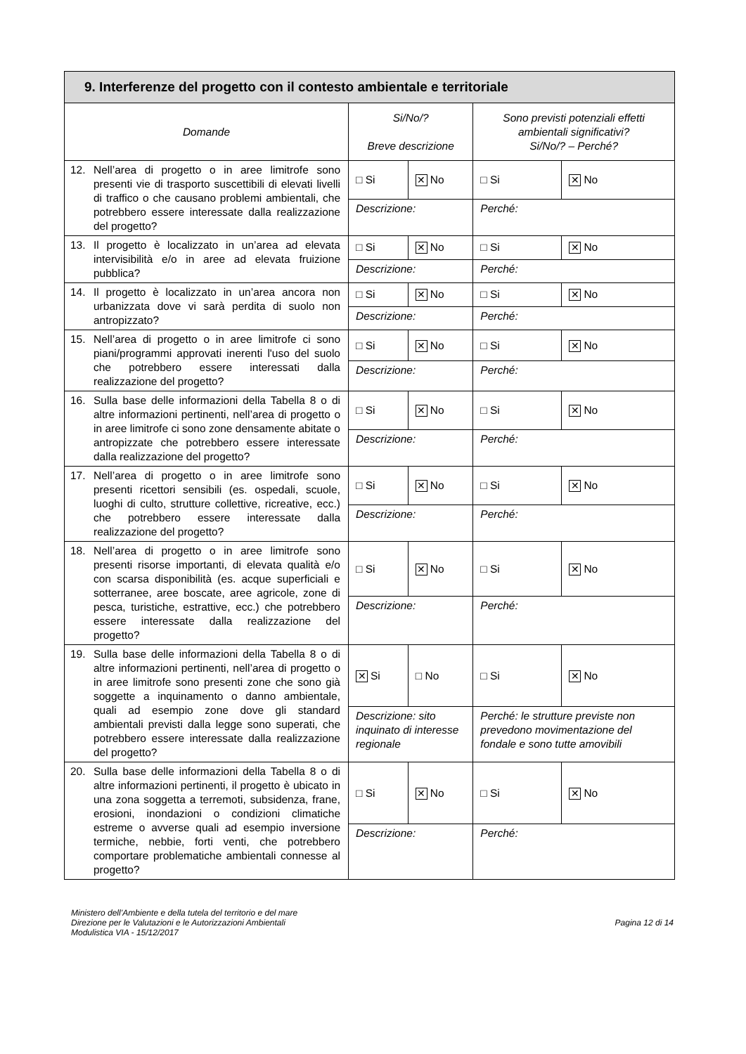| 9. Interferenze del progetto con il contesto ambientale e territoriale | | | | |
| --- | --- | --- | --- | --- |
| Domande | Si/No/? Breve descrizione | | Sono previsti potenziali effetti ambientali significativi? Si/No/? – Perché? | |
| 12. Nell’area di progetto o in aree limitrofe sono presenti vie di trasporto suscettibili di elevati livelli di traffico o che causano problemi ambientali, che potrebbero essere interessate dalla realizzazione del progetto? | □ Si | ✕ No | □ Si | ✕ No |
| | Descrizione: | | Perché: | |
| 13. Il progetto è localizzato in un’area ad elevata intervisibilità e/o in aree ad elevata fruizione pubblica? | □ Si | ✕ No | □ Si | ✕ No |
| | Descrizione: | | Perché: | |
| 14. Il progetto è localizzato in un’area ancora non urbanizzata dove vi sarà perdita di suolo non antropizzato? | □ Si | ✕ No | □ Si | ✕ No |
| | Descrizione: | | Perché: | |
| 15. Nell’area di progetto o in aree limitrofe ci sono piani/programmi approvati inerenti l'uso del suolo che potrebbero essere interessati dalla realizzazione del progetto? | □ Si | ✕ No | □ Si | ✕ No |
| | Descrizione: | | Perché: | |
| 16. Sulla base delle informazioni della Tabella 8 o di altre informazioni pertinenti, nell’area di progetto o in aree limitrofe ci sono zone densamente abitate o antropizzate che potrebbero essere interessate dalla realizzazione del progetto? | □ Si | ✕ No | □ Si | ✕ No |
| | Descrizione: | | Perché: | |
| 17. Nell’area di progetto o in aree limitrofe sono presenti ricettori sensibili (es. ospedali, scuole, luoghi di culto, strutture collettive, ricreative, ecc.) che potrebbero essere interessate dalla realizzazione del progetto? | □ Si | ✕ No | □ Si | ✕ No |
| | Descrizione: | | Perché: | |
| 18. Nell’area di progetto o in aree limitrofe sono presenti risorse importanti, di elevata qualità e/o con scarsa disponibilità (es. acque superficiali e sotterranee, aree boscate, aree agricole, zone di pesca, turistiche, estrattive, ecc.) che potrebbero essere interessate dalla realizzazione del progetto? | □ Si | ✕ No | □ Si | ✕ No |
| | Descrizione: | | Perché: | |
| 19. Sulla base delle informazioni della Tabella 8 o di altre informazioni pertinenti, nell’area di progetto o in aree limitrofe sono presenti zone che sono già soggette a inquinamento o danno ambientale, quali ad esempio zone dove gli standard ambientali previsti dalla legge sono superati, che potrebbero essere interessate dalla realizzazione del progetto? | ✕ Si | □ No | □ Si | ✕ No |
| | Descrizione: sito inquinato di interesse regionale | | Perché: le strutture previste non prevedono movimentazione del fondale e sono tutte amovibili | |
| 20. Sulla base delle informazioni della Tabella 8 o di altre informazioni pertinenti, il progetto è ubicato in una zona soggetta a terremoti, subsidenza, frane, erosioni, inondazioni o condizioni climatiche estreme o avverse quali ad esempio inversione termiche, nebbie, forti venti, che potrebbero comportare problematiche ambientali connesse al progetto? | □ Si | ✕ No | □ Si | ✕ No |
| | Descrizione: | | Perché: | |
Ministero dell’Ambiente e della tutela del territorio e del mare
Direzione per le Valutazioni e le Autorizzazioni Ambientali
Modulistica VIA - 15/12/2017
Pagina 12 di 14